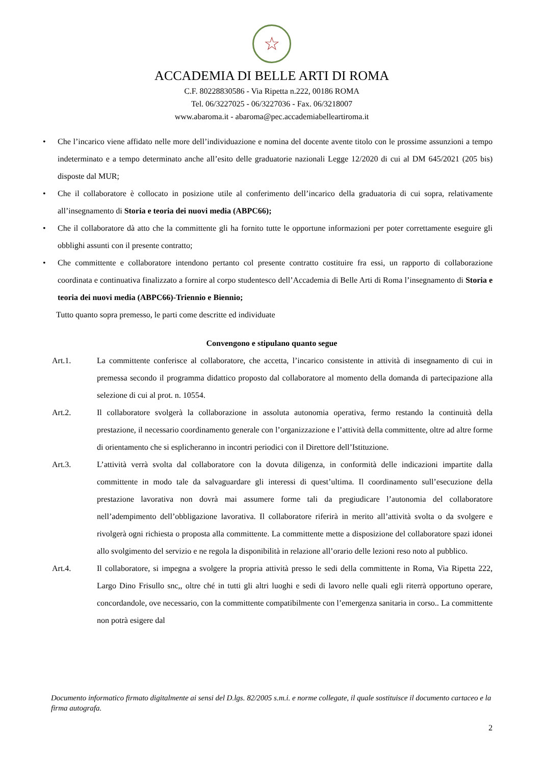☆
ACCADEMIA DI BELLE ARTI DI ROMA
C.F. 80228830586 - Via Ripetta n.222, 00186 ROMA
Tel. 06/3227025 - 06/3227036 - Fax. 06/3218007
www.abaroma.it - abaroma@pec.accademiabelleartiroma.it
• Che l’incarico viene affidato nelle more dell’individuazione e nomina del docente avente titolo con le prossime assunzioni a tempo indeterminato e a tempo determinato anche all’esito delle graduatorie nazionali Legge 12/2020 di cui al DM 645/2021 (205 bis) disposte dal MUR;
• Che il collaboratore è collocato in posizione utile al conferimento dell’incarico della graduatoria di cui sopra, relativamente all’insegnamento di Storia e teoria dei nuovi media (ABPC66);
• Che il collaboratore dà atto che la committente gli ha fornito tutte le opportune informazioni per poter correttamente eseguire gli obblighi assunti con il presente contratto;
• Che committente e collaboratore intendono pertanto col presente contratto costituire fra essi, un rapporto di collaborazione coordinata e continuativa finalizzato a fornire al corpo studentesco dell’Accademia di Belle Arti di Roma l’insegnamento di Storia e teoria dei nuovi media (ABPC66)-Triennio e Biennio;
Tutto quanto sopra premesso, le parti come descritte ed individuate
Convengono e stipulano quanto segue
Art.1. La committente conferisce al collaboratore, che accetta, l’incarico consistente in attività di insegnamento di cui in premessa secondo il programma didattico proposto dal collaboratore al momento della domanda di partecipazione alla selezione di cui al prot. n. 10554.
Art.2. Il collaboratore svolgerà la collaborazione in assoluta autonomia operativa, fermo restando la continuità della prestazione, il necessario coordinamento generale con l’organizzazione e l’attività della committente, oltre ad altre forme di orientamento che si esplicheranno in incontri periodici con il Direttore dell’Istituzione.
Art.3. L’attività verrà svolta dal collaboratore con la dovuta diligenza, in conformità delle indicazioni impartite dalla committente in modo tale da salvaguardare gli interessi di quest’ultima. Il coordinamento sull’esecuzione della prestazione lavorativa non dovrà mai assumere forme tali da pregiudicare l’autonomia del collaboratore nell’adempimento dell’obbligazione lavorativa. Il collaboratore riferirà in merito all’attività svolta o da svolgere e rivolgerà ogni richiesta o proposta alla committente. La committente mette a disposizione del collaboratore spazi idonei allo svolgimento del servizio e ne regola la disponibilità in relazione all’orario delle lezioni reso noto al pubblico.
Art.4. Il collaboratore, si impegna a svolgere la propria attività presso le sedi della committente in Roma, Via Ripetta 222, Largo Dino Frisullo snc,, oltre ché in tutti gli altri luoghi e sedi di lavoro nelle quali egli riterrà opportuno operare, concordandole, ove necessario, con la committente compatibilmente con l’emergenza sanitaria in corso.. La committente non potrà esigere dal
Documento informatico firmato digitalmente ai sensi del D.lgs. 82/2005 s.m.i. e norme collegate, il quale sostituisce il documento cartaceo e la firma autografa.
2